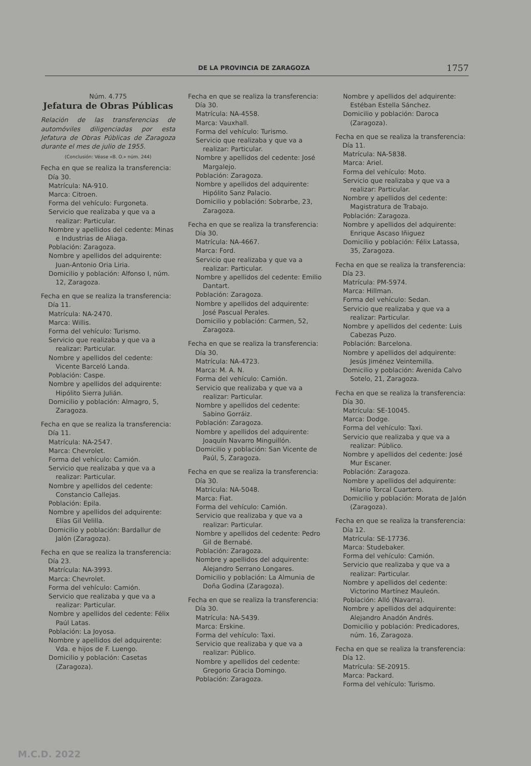DE LA PROVINCIA DE ZARAGOZA 1757
Núm. 4.775
Jefatura de Obras Públicas
Relación de las transferencias de automóviles diligenciadas por esta Jefatura de Obras Públicas de Zaragoza durante el mes de julio de 1955.
(Conclusión: Véase «B. O.» núm. 244)
Fecha en que se realiza la transferencia: Día 30.
Matrícula: NA-910.
Marca: Citroen.
Forma del vehículo: Furgoneta.
Servicio que realizaba y que va a realizar: Particular.
Nombre y apellidos del cedente: Minas e Industrias de Aliaga.
Población: Zaragoza.
Nombre y apellidos del adquirente: Juan-Antonio Oria Liria.
Domicilio y población: Alfonso I, núm. 12, Zaragoza.
Fecha en que se realiza la transferencia: Día 11.
Matrícula: NA-2470.
Marca: Willis.
Forma del vehículo: Turismo.
Servicio que realizaba y que va a realizar: Particular.
Nombre y apellidos del cedente: Vicente Barceló Landa.
Población: Caspe.
Nombre y apellidos del adquirente: Hipólito Sierra Julián.
Domicilio y población: Almagro, 5, Zaragoza.
Fecha en que se realiza la transferencia: Día 11.
Matrícula: NA-2547.
Marca: Chevrolet.
Forma del vehículo: Camión.
Servicio que realizaba y que va a realizar: Particular.
Nombre y apellidos del cedente: Constancio Callejas.
Población: Epila.
Nombre y apellidos del adquirente: Elías Gil Velilla.
Domicilio y población: Bardallur de Jalón (Zaragoza).
Fecha en que se realiza la transferencia: Día 23.
Matrícula: NA-3993.
Marca: Chevrolet.
Forma del vehículo: Camión.
Servicio que realizaba y que va a realizar: Particular.
Nombre y apellidos del cedente: Félix Paúl Latas.
Población: La Joyosa.
Nombre y apellidos del adquirente: Vda. e hijos de F. Luengo.
Domicilio y población: Casetas (Zaragoza).
Fecha en que se realiza la transferencia: Día 30.
Matrícula: NA-4558.
Marca: Vauxhall.
Forma del vehículo: Turismo.
Servicio que realizaba y que va a realizar: Particular.
Nombre y apellidos del cedente: José Margalejo.
Población: Zaragoza.
Nombre y apellidos del adquirente: Hipólito Sanz Palacio.
Domicilio y población: Sobrarbe, 23, Zaragoza.
Fecha en que se realiza la transferencia: Día 30.
Matrícula: NA-4667.
Marca: Ford.
Servicio que realizaba y que va a realizar: Particular.
Nombre y apellidos del cedente: Emilio Dantart.
Población: Zaragoza.
Nombre y apellidos del adquirente: José Pascual Perales.
Domicilio y población: Carmen, 52, Zaragoza.
Fecha en que se realiza la transferencia: Día 30.
Matrícula: NA-4723.
Marca: M. A. N.
Forma del vehículo: Camión.
Servicio que realizaba y que va a realizar: Particular.
Nombre y apellidos del cedente: Sabino Gorráiz.
Población: Zaragoza.
Nombre y apellidos del adquirente: Joaquín Navarro Minguillón.
Domicilio y población: San Vicente de Paúl, 5, Zaragoza.
Fecha en que se realiza la transferencia: Día 30.
Matrícula: NA-5048.
Marca: Fiat.
Forma del vehículo: Camión.
Servicio que realizaba y que va a realizar: Particular.
Nombre y apellidos del cedente: Pedro Gil de Bernabé.
Población: Zaragoza.
Nombre y apellidos del adquirente: Alejandro Serrano Longares.
Domicilio y población: La Almunia de Doña Godina (Zaragoza).
Fecha en que se realiza la transferencia: Día 30.
Matrícula: NA-5439.
Marca: Erskine.
Forma del vehículo: Taxi.
Servicio que realizaba y que va a realizar: Público.
Nombre y apellidos del cedente: Gregorio Gracia Domingo.
Población: Zaragoza.
Nombre y apellidos del adquirente: Estéban Estella Sánchez.
Domicilio y población: Daroca (Zaragoza).
Fecha en que se realiza la transferencia: Día 11.
Matrícula: NA-5838.
Marca: Ariel.
Forma del vehículo: Moto.
Servicio que realizaba y que va a realizar: Particular.
Nombre y apellidos del cedente: Magistratura de Trabajo.
Población: Zaragoza.
Nombre y apellidos del adquirente: Enrique Ascaso Iñiguez
Domicilio y población: Félix Latassa, 35, Zaragoza.
Fecha en que se realiza la transferencia: Día 23.
Matrícula: PM-5974.
Marca: Hillman.
Forma del vehículo: Sedan.
Servicio que realizaba y que va a realizar: Particular.
Nombre y apellidos del cedente: Luis Cabezas Puzo.
Población: Barcelona.
Nombre y apellidos del adquirente: Jesús Jiménez Veintemilla.
Domicilio y población: Avenida Calvo Sotelo, 21, Zaragoza.
Fecha en que se realiza la transferencia: Día 30.
Matrícula: SE-10045.
Marca: Dodge.
Forma del vehículo: Taxi.
Servicio que realizaba y que va a realizar: Público.
Nombre y apellidos del cedente: José Mur Escaner.
Población: Zaragoza.
Nombre y apellidos del adquirente: Hilario Torcal Cuartero.
Domicilio y población: Morata de Jalón (Zaragoza).
Fecha en que se realiza la transferencia: Día 12.
Matrícula: SE-17736.
Marca: Studebaker.
Forma del vehículo: Camión.
Servicio que realizaba y que va a realizar: Particular.
Nombre y apellidos del cedente: Victorino Martínez Mauleón.
Población: Alló (Navarra).
Nombre y apellidos del adquirente: Alejandro Anadón Andrés.
Domicilio y población: Predicadores, núm. 16, Zaragoza.
Fecha en que se realiza la transferencia: Día 12.
Matrícula: SE-20915.
Marca: Packard.
Forma del vehículo: Turismo.
M.C.D. 2022